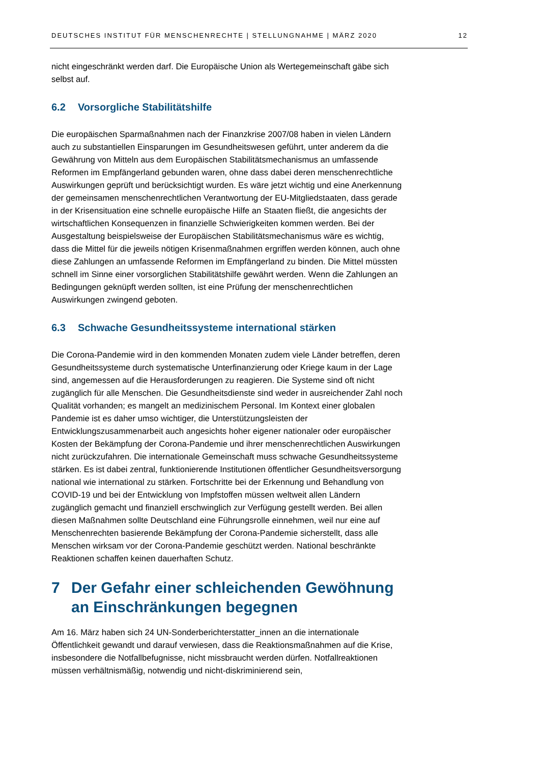DEUTSCHES INSTITUT FÜR MENSCHENRECHTE | STELLUNGNAHME | MÄRZ 2020 12
nicht eingeschränkt werden darf. Die Europäische Union als Wertegemeinschaft gäbe sich selbst auf.
6.2 Vorsorgliche Stabilitätshilfe
Die europäischen Sparmaßnahmen nach der Finanzkrise 2007/08 haben in vielen Ländern auch zu substantiellen Einsparungen im Gesundheitswesen geführt, unter anderem da die Gewährung von Mitteln aus dem Europäischen Stabilitätsmechanismus an umfassende Reformen im Empfängerland gebunden waren, ohne dass dabei deren menschenrechtliche Auswirkungen geprüft und berücksichtigt wurden. Es wäre jetzt wichtig und eine Anerkennung der gemeinsamen menschenrechtlichen Verantwortung der EU-Mitgliedstaaten, dass gerade in der Krisensituation eine schnelle europäische Hilfe an Staaten fließt, die angesichts der wirtschaftlichen Konsequenzen in finanzielle Schwierigkeiten kommen werden. Bei der Ausgestaltung beispielsweise der Europäischen Stabilitätsmechanismus wäre es wichtig, dass die Mittel für die jeweils nötigen Krisenmaßnahmen ergriffen werden können, auch ohne diese Zahlungen an umfassende Reformen im Empfängerland zu binden. Die Mittel müssten schnell im Sinne einer vorsorglichen Stabilitätshilfe gewährt werden. Wenn die Zahlungen an Bedingungen geknüpft werden sollten, ist eine Prüfung der menschenrechtlichen Auswirkungen zwingend geboten.
6.3 Schwache Gesundheitssysteme international stärken
Die Corona-Pandemie wird in den kommenden Monaten zudem viele Länder betreffen, deren Gesundheitssysteme durch systematische Unterfinanzierung oder Kriege kaum in der Lage sind, angemessen auf die Herausforderungen zu reagieren. Die Systeme sind oft nicht zugänglich für alle Menschen. Die Gesundheitsdienste sind weder in ausreichender Zahl noch Qualität vorhanden; es mangelt an medizinischem Personal. Im Kontext einer globalen Pandemie ist es daher umso wichtiger, die Unterstützungsleisten der Entwicklungszusammenarbeit auch angesichts hoher eigener nationaler oder europäischer Kosten der Bekämpfung der Corona-Pandemie und ihrer menschenrechtlichen Auswirkungen nicht zurückzufahren. Die internationale Gemeinschaft muss schwache Gesundheitssysteme stärken. Es ist dabei zentral, funktionierende Institutionen öffentlicher Gesundheitsversorgung national wie international zu stärken. Fortschritte bei der Erkennung und Behandlung von COVID-19 und bei der Entwicklung von Impfstoffen müssen weltweit allen Ländern zugänglich gemacht und finanziell erschwinglich zur Verfügung gestellt werden. Bei allen diesen Maßnahmen sollte Deutschland eine Führungsrolle einnehmen, weil nur eine auf Menschenrechten basierende Bekämpfung der Corona-Pandemie sicherstellt, dass alle Menschen wirksam vor der Corona-Pandemie geschützt werden. National beschränkte Reaktionen schaffen keinen dauerhaften Schutz.
7 Der Gefahr einer schleichenden Gewöhnung an Einschränkungen begegnen
Am 16. März haben sich 24 UN-Sonderberichterstatter_innen an die internationale Öffentlichkeit gewandt und darauf verwiesen, dass die Reaktionsmaßnahmen auf die Krise, insbesondere die Notfallbefugnisse, nicht missbraucht werden dürfen. Notfallreaktionen müssen verhältnismäßig, notwendig und nicht-diskriminierend sein,